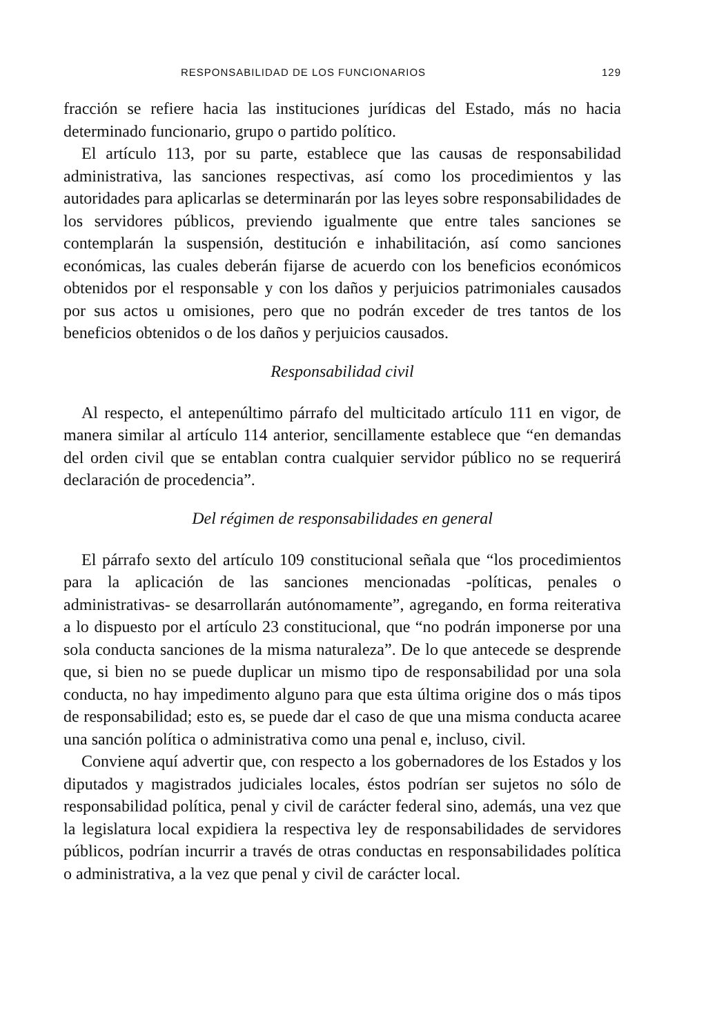RESPONSABILIDAD DE LOS FUNCIONARIOS 129
fracción se refiere hacia las instituciones jurídicas del Estado, más no hacia determinado funcionario, grupo o partido político.
El artículo 113, por su parte, establece que las causas de responsabilidad administrativa, las sanciones respectivas, así como los procedimientos y las autoridades para aplicarlas se determinarán por las leyes sobre responsabilidades de los servidores públicos, previendo igualmente que entre tales sanciones se contemplarán la suspensión, destitución e inhabilitación, así como sanciones económicas, las cuales deberán fijarse de acuerdo con los beneficios económicos obtenidos por el responsable y con los daños y perjuicios patrimoniales causados por sus actos u omisiones, pero que no podrán exceder de tres tantos de los beneficios obtenidos o de los daños y perjuicios causados.
Responsabilidad civil
Al respecto, el antepenúltimo párrafo del multicitado artículo 111 en vigor, de manera similar al artículo 114 anterior, sencillamente establece que “en demandas del orden civil que se entablan contra cualquier servidor público no se requerirá declaración de procedencia”.
Del régimen de responsabilidades en general
El párrafo sexto del artículo 109 constitucional señala que “los procedimientos para la aplicación de las sanciones mencionadas -políticas, penales o administrativas- se desarrollarán autónomamente”, agregando, en forma reiterativa a lo dispuesto por el artículo 23 constitucional, que “no podrán imponerse por una sola conducta sanciones de la misma naturaleza”. De lo que antecede se desprende que, si bien no se puede duplicar un mismo tipo de responsabilidad por una sola conducta, no hay impedimento alguno para que esta última origine dos o más tipos de responsabilidad; esto es, se puede dar el caso de que una misma conducta acaree una sanción política o administrativa como una penal e, incluso, civil.
Conviene aquí advertir que, con respecto a los gobernadores de los Estados y los diputados y magistrados judiciales locales, éstos podrían ser sujetos no sólo de responsabilidad política, penal y civil de carácter federal sino, además, una vez que la legislatura local expidiera la respectiva ley de responsabilidades de servidores públicos, podrían incurrir a través de otras conductas en responsabilidades política o administrativa, a la vez que penal y civil de carácter local.